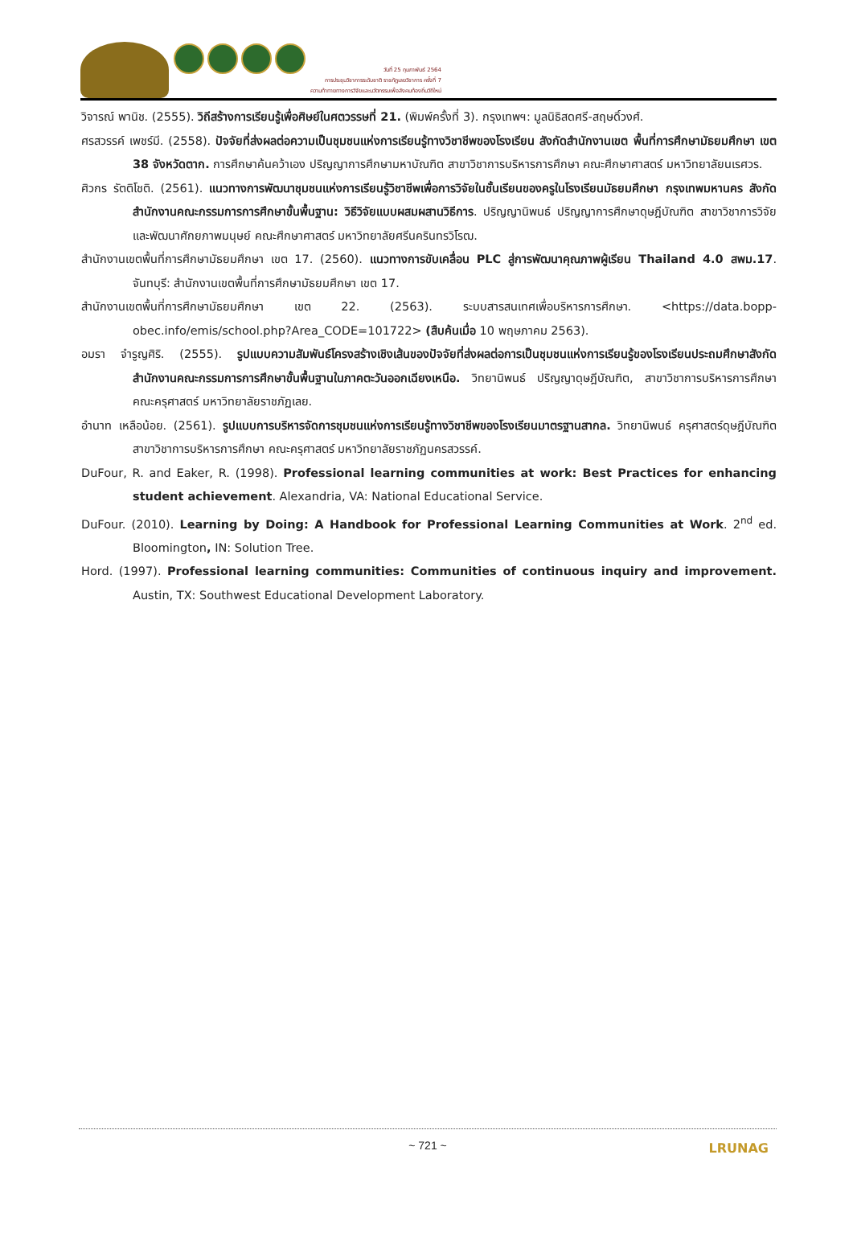วันที่ 25 กุมภาพันธ์ 2564
การประชุมวิชาการระดับชาติ ราชภัฏเลยวิชาการ ครั้งที่ 7
ความท้าทายทางการวิจัยและนวัตกรรมเพื่อสังคมท้องถิ่นวิถีใหม่
วิจารณ์ พานิช. (2555). วิถีสร้างการเรียนรู้เพื่อศิษย์ในศตวรรษที่ 21. (พิมพ์ครั้งที่ 3). กรุงเทพฯ: มูลนิธิสดศรี-สฤษดิ์วงศ์.
ศรสวรรค์ เพชร์มี. (2558). ปัจจัยที่ส่งผลต่อความเป็นชุมชนแห่งการเรียนรู้ทางวิชาชีพของโรงเรียน สังกัดสำนักงานเขต พื้นที่การศึกษามัธยมศึกษา เขต 38 จังหวัดตาก. การศึกษาค้นคว้าเอง ปริญญาการศึกษามหาบัณฑิต สาขาวิชาการบริหารการศึกษา คณะศึกษาศาสตร์ มหาวิทยาลัยนเรศวร.
ศิวกร รัตติโชติ. (2561). แนวทางการพัฒนาชุมชนแห่งการเรียนรู้วิชาชีพเพื่อการวิจัยในชั้นเรียนของครูในโรงเรียนมัธยมศึกษา กรุงเทพมหานคร สังกัดสำนักงานคณะกรรมการการศึกษาขั้นพื้นฐาน: วิธีวิจัยแบบผสมผสานวิธีการ. ปริญญานิพนธ์ ปริญญาการศึกษาดุษฎีบัณฑิต สาขาวิชาการวิจัยและพัฒนาศักยภาพมนุษย์ คณะศึกษาศาสตร์ มหาวิทยาลัยศรีนครินทรวิโรฒ.
สำนักงานเขตพื้นที่การศึกษามัธยมศึกษา เขต 17. (2560). แนวทางการขับเคลื่อน PLC สู่การพัฒนาคุณภาพผู้เรียน Thailand 4.0 สพม.17. จันทบุรี: สำนักงานเขตพื้นที่การศึกษามัธยมศึกษา เขต 17.
สำนักงานเขตพื้นที่การศึกษามัธยมศึกษา เขต 22. (2563). ระบบสารสนเทศเพื่อบริหารการศึกษา. <https://data.bopp-obec.info/emis/school.php?Area_CODE=101722> (สืบค้นเมื่อ 10 พฤษภาคม 2563).
อมรา จำรูญศิริ. (2555). รูปแบบความสัมพันธ์โครงสร้างเชิงเส้นของปัจจัยที่ส่งผลต่อการเป็นชุมชนแห่งการเรียนรู้ของโรงเรียนประถมศึกษาสังกัดสำนักงานคณะกรรมการการศึกษาขั้นพื้นฐานในภาคตะวันออกเฉียงเหนือ. วิทยานิพนธ์ ปริญญาดุษฎีบัณฑิต, สาขาวิชาการบริหารการศึกษา คณะครุศาสตร์ มหาวิทยาลัยราชภัฏเลย.
อำนาท เหลือน้อย. (2561). รูปแบบการบริหารจัดการชุมชนแห่งการเรียนรู้ทางวิชาชีพของโรงเรียนมาตรฐานสากล. วิทยานิพนธ์ ครุศาสตร์ดุษฎีบัณฑิต สาขาวิชาการบริหารการศึกษา คณะครุศาสตร์ มหาวิทยาลัยราชภัฏนครสวรรค์.
DuFour, R. and Eaker, R. (1998). Professional learning communities at work: Best Practices for enhancing student achievement. Alexandria, VA: National Educational Service.
DuFour. (2010). Learning by Doing: A Handbook for Professional Learning Communities at Work. 2<sup>nd</sup> ed. Bloomington, IN: Solution Tree.
Hord. (1997). Professional learning communities: Communities of continuous inquiry and improvement. Austin, TX: Southwest Educational Development Laboratory.
~ 721 ~
LRUNAG